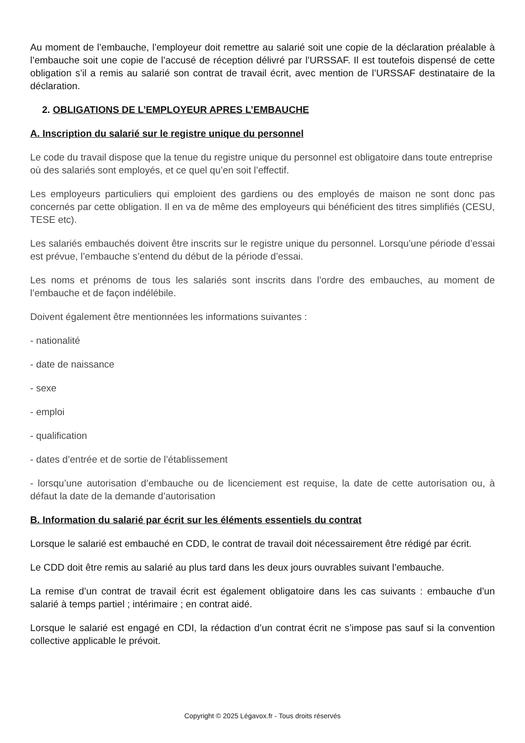Au moment de l’embauche, l’employeur doit remettre au salarié soit une copie de la déclaration préalable à l’embauche soit une copie de l’accusé de réception délivré par l’URSSAF. Il est toutefois dispensé de cette obligation s’il a remis au salarié son contrat de travail écrit, avec mention de l’URSSAF destinataire de la déclaration.
2. OBLIGATIONS DE L’EMPLOYEUR APRES L’EMBAUCHE
A. Inscription du salarié sur le registre unique du personnel
Le code du travail dispose que la tenue du registre unique du personnel est obligatoire dans toute entreprise où des salariés sont employés, et ce quel qu’en soit l’effectif.
Les employeurs particuliers qui emploient des gardiens ou des employés de maison ne sont donc pas concernés par cette obligation. Il en va de même des employeurs qui bénéficient des titres simplifiés (CESU, TESE etc).
Les salariés embauchés doivent être inscrits sur le registre unique du personnel. Lorsqu’une période d’essai est prévue, l’embauche s’entend du début de la période d’essai.
Les noms et prénoms de tous les salariés sont inscrits dans l’ordre des embauches, au moment de l’embauche et de façon indélébile.
Doivent également être mentionnées les informations suivantes :
- nationalité
- date de naissance
- sexe
- emploi
- qualification
- dates d’entrée et de sortie de l’établissement
- lorsqu’une autorisation d’embauche ou de licenciement est requise, la date de cette autorisation ou, à défaut la date de la demande d’autorisation
B. Information du salarié par écrit sur les éléments essentiels du contrat
Lorsque le salarié est embauché en CDD, le contrat de travail doit nécessairement être rédigé par écrit.
Le CDD doit être remis au salarié au plus tard dans les deux jours ouvrables suivant l’embauche.
La remise d’un contrat de travail écrit est également obligatoire dans les cas suivants : embauche d’un salarié à temps partiel ; intérimaire ; en contrat aidé.
Lorsque le salarié est engagé en CDI, la rédaction d’un contrat écrit ne s’impose pas sauf si la convention collective applicable le prévoit.
Copyright © 2025 Légavox.fr - Tous droits réservés